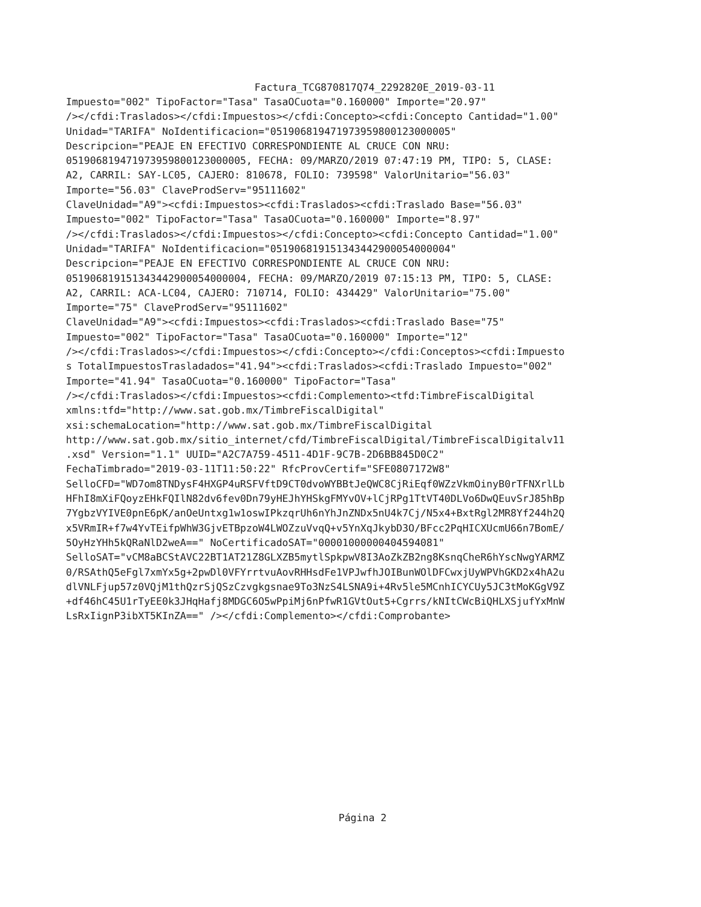Factura_TCG870817Q74_2292820E_2019-03-11
Impuesto="002" TipoFactor="Tasa" TasaOCuota="0.160000" Importe="20.97" /></cfdi:Traslados></cfdi:Impuestos></cfdi:Concepto><cfdi:Concepto Cantidad="1.00" Unidad="TARIFA" NoIdentificacion="051906819471973959800123000005" Descripcion="PEAJE EN EFECTIVO CORRESPONDIENTE AL CRUCE CON NRU: 051906819471973959800123000005, FECHA: 09/MARZO/2019 07:47:19 PM, TIPO: 5, CLASE: A2, CARRIL: SAY-LC05, CAJERO: 810678, FOLIO: 739598" ValorUnitario="56.03" Importe="56.03" ClaveProdServ="95111602" ClaveUnidad="A9"><cfdi:Impuestos><cfdi:Traslados><cfdi:Traslado Base="56.03" Impuesto="002" TipoFactor="Tasa" TasaOCuota="0.160000" Importe="8.97" /></cfdi:Traslados></cfdi:Impuestos></cfdi:Concepto><cfdi:Concepto Cantidad="1.00" Unidad="TARIFA" NoIdentificacion="051906819151343442900054000004" Descripcion="PEAJE EN EFECTIVO CORRESPONDIENTE AL CRUCE CON NRU: 051906819151343442900054000004, FECHA: 09/MARZO/2019 07:15:13 PM, TIPO: 5, CLASE: A2, CARRIL: ACA-LC04, CAJERO: 710714, FOLIO: 434429" ValorUnitario="75.00" Importe="75" ClaveProdServ="95111602" ClaveUnidad="A9"><cfdi:Impuestos><cfdi:Traslados><cfdi:Traslado Base="75" Impuesto="002" TipoFactor="Tasa" TasaOCuota="0.160000" Importe="12" /></cfdi:Traslados></cfdi:Impuestos></cfdi:Concepto></cfdi:Conceptos><cfdi:Impuesto s TotalImpuestosTrasladados="41.94"><cfdi:Traslados><cfdi:Traslado Impuesto="002" Importe="41.94" TasaOCuota="0.160000" TipoFactor="Tasa" /></cfdi:Traslados></cfdi:Impuestos><cfdi:Complemento><tfd:TimbreFiscalDigital xmlns:tfd="http://www.sat.gob.mx/TimbreFiscalDigital" xsi:schemaLocation="http://www.sat.gob.mx/TimbreFiscalDigital http://www.sat.gob.mx/sitio_internet/cfd/TimbreFiscalDigital/TimbreFiscalDigitalv11 .xsd" Version="1.1" UUID="A2C7A759-4511-4D1F-9C7B-2D6BB845D0C2" FechaTimbrado="2019-03-11T11:50:22" RfcProvCertif="SFE0807172W8" SelloCFD="WD7om8TNDysF4HXGP4uRSFVftD9CT0dvoWYBBtJeQWC8CjRiEqf0WZzVkmOinyB0rTFNXrlLb HFhI8mXiFQoyzEHkFQIlN82dv6fev0Dn79yHEJhYHSkgFMYvOV+lCjRPg1TtVT40DLVo6DwQEuvSrJ85hBp 7YgbzVYIVE0pnE6pK/anOeUntxg1w1oswIPkzqrUh6nYhJnZNDx5nU4k7Cj/N5x4+BxtRgl2MR8Yf244h2Q x5VRmIR+f7w4YvTEifpWhW3GjvETBpzoW4LWOZzuVvqQ+v5YnXqJkybD3O/BFcc2PqHICXUcmU66n7BomE/ 5OyHzYHh5kQRaNlD2weA==" NoCertificadoSAT="00001000000404594081" SelloSAT="vCM8aBCStAVC22BT1AT21Z8GLXZB5mytlSpkpwV8I3AoZkZB2ng8KsnqCheR6hYscNwgYARMZ 0/RSAthQ5eFgl7xmYx5g+2pwDl0VFYrrtvuAovRHHsdFe1VPJwfhJOIBunWOlDFCwxjUyWPVhGKD2x4hA2u dlVNLFjup57z0VQjM1thQzrSjQSzCzvgkgsnae9To3NzS4LSNA9i+4Rv5le5MCnhICYCUy5JC3tMoKGgV9Z +df46hC45U1rTyEE0k3JHqHafj8MDGC6O5wPpiMj6nPfwR1GVtOut5+Cgrrs/kNItCWcBiQHLXSjufYxMnW LsRxIignP3ibXT5KInZA==" /></cfdi:Complemento></cfdi:Comprobante>
Página 2